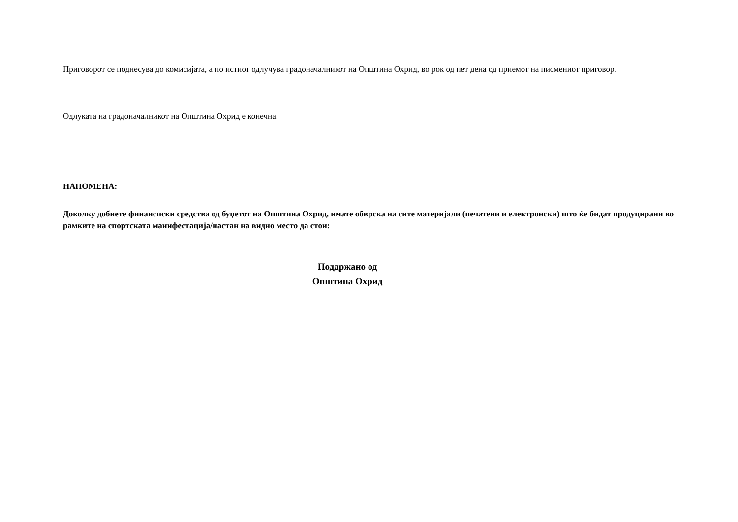Приговорот се поднесува до комисијата, а по истиот одлучува градоначалникот на Општина Охрид, во рок од пет дена од приемот на писмениот приговор.
Одлуката на градоначалникот на Општина Охрид е конечна.
НАПОМЕНА:
Доколку добиете финансиски средства од буџетот на Општина Охрид, имате обврска на сите материјали (печатени и електронски) што ќе бидат продуцирани во рамките на спортската манифестација/настан на видно место да стои:
Поддржано од
Општина Охрид